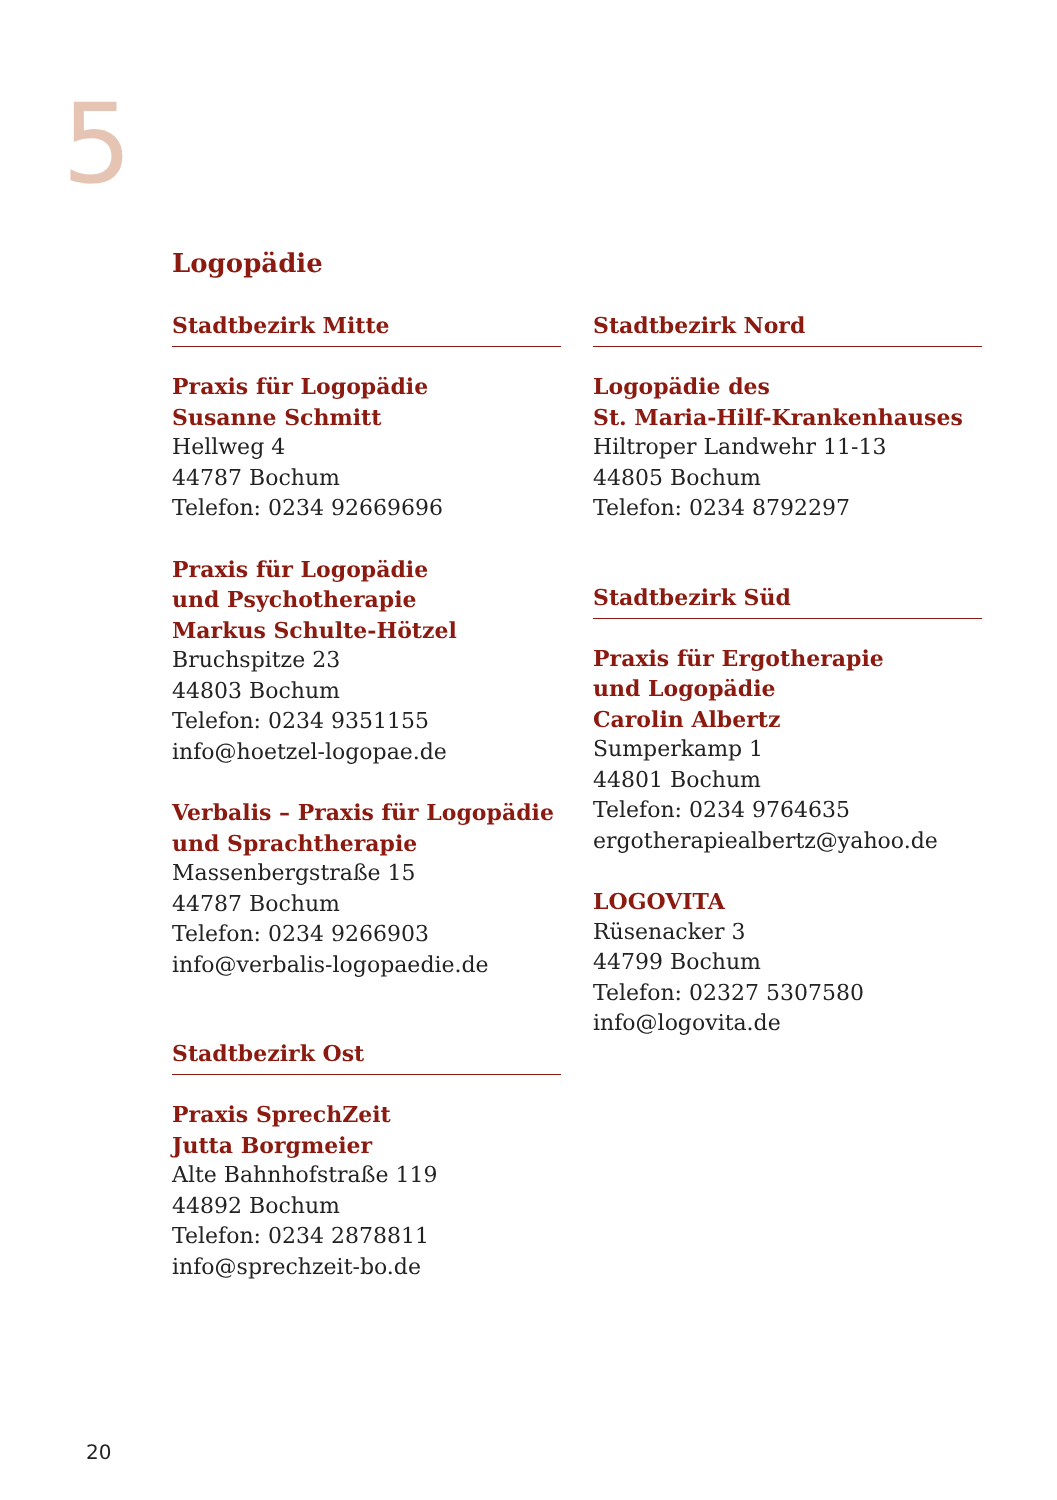5
Logopädie
Stadtbezirk Mitte
Praxis für Logopädie
Susanne Schmitt
Hellweg 4
44787 Bochum
Telefon: 0234 92669696
Praxis für Logopädie
und Psychotherapie
Markus Schulte-Hötzel
Bruchspitze 23
44803 Bochum
Telefon: 0234 9351155
info@hoetzel-logopae.de
Verbalis – Praxis für Logopädie
und Sprachtherapie
Massenbergstraße 15
44787 Bochum
Telefon: 0234 9266903
info@verbalis-logopaedie.de
Stadtbezirk Ost
Praxis SprechZeit
Jutta Borgmeier
Alte Bahnhofstraße 119
44892 Bochum
Telefon: 0234 2878811
info@sprechzeit-bo.de
Stadtbezirk Nord
Logopädie des
St. Maria-Hilf-Krankenhauses
Hiltroper Landwehr 11-13
44805 Bochum
Telefon: 0234 8792297
Stadtbezirk Süd
Praxis für Ergotherapie
und Logopädie
Carolin Albertz
Sumperkamp 1
44801 Bochum
Telefon: 0234 9764635
ergotherapiealbertz@yahoo.de
LOGOVITA
Rüsenacker 3
44799 Bochum
Telefon: 02327 5307580
info@logovita.de
20